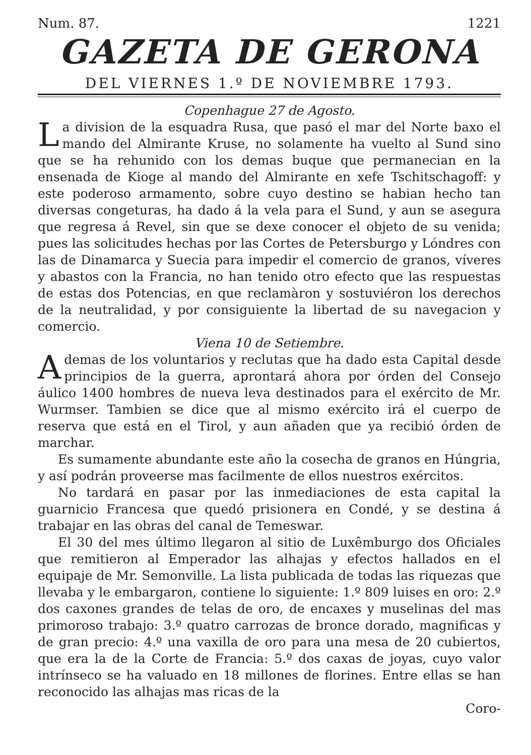Num. 87. 1221
GAZETA DE GERONA
DEL VIERNES 1.º DE NOVIEMBRE 1793.
Copenhague 27 de Agosto.
La division de la esquadra Rusa, que pasó el mar del Norte baxo el mando del Almirante Kruse, no solamente ha vuelto al Sund sino que se ha rehunido con los demas buque que permanecian en la ensenada de Kioge al mando del Almirante en xefe Tschitschagoff: y este poderoso armamento, sobre cuyo destino se habian hecho tan diversas congeturas, ha dado á la vela para el Sund, y aun se asegura que regresa á Revel, sin que se dexe conocer el objeto de su venida; pues las solicitudes hechas por las Cortes de Petersburgo y Lóndres con las de Dinamarca y Suecia para impedir el comercio de granos, víveres y abastos con la Francia, no han tenido otro efecto que las respuestas de estas dos Potencias, en que reclamàron y sostuviéron los derechos de la neutralidad, y por consiguiente la libertad de su navegacion y comercio.
Viena 10 de Setiembre.
Ademas de los voluntarios y reclutas que ha dado esta Capital desde principios de la guerra, aprontará ahora por órden del Consejo áulico 1400 hombres de nueva leva destinados para el exército de Mr. Wurmser. Tambien se dice que al mismo exército irá el cuerpo de reserva que está en el Tirol, y aun añaden que ya recibió órden de marchar.
Es sumamente abundante este año la cosecha de granos en Húngria, y así podrán proveerse mas facilmente de ellos nuestros exércitos.
No tardará en pasar por las inmediaciones de esta capital la guarnicio Francesa que quedó prisionera en Condé, y se destina á trabajar en las obras del canal de Temeswar.
El 30 del mes último llegaron al sitio de Luxêmburgo dos Oficiales que remitieron al Emperador las alhajas y efectos hallados en el equipaje de Mr. Semonville. La lista publicada de todas las riquezas que llevaba y le embargaron, contiene lo siguiente: 1.º 809 luises en oro: 2.º dos caxones grandes de telas de oro, de encaxes y muselinas del mas primoroso trabajo: 3.º quatro carrozas de bronce dorado, magnificas y de gran precio: 4.º una vaxilla de oro para una mesa de 20 cubiertos, que era la de la Corte de Francia: 5.º dos caxas de joyas, cuyo valor intrínseco se ha valuado en 18 millones de florines. Entre ellas se han reconocido las alhajas mas ricas de la
Coro-